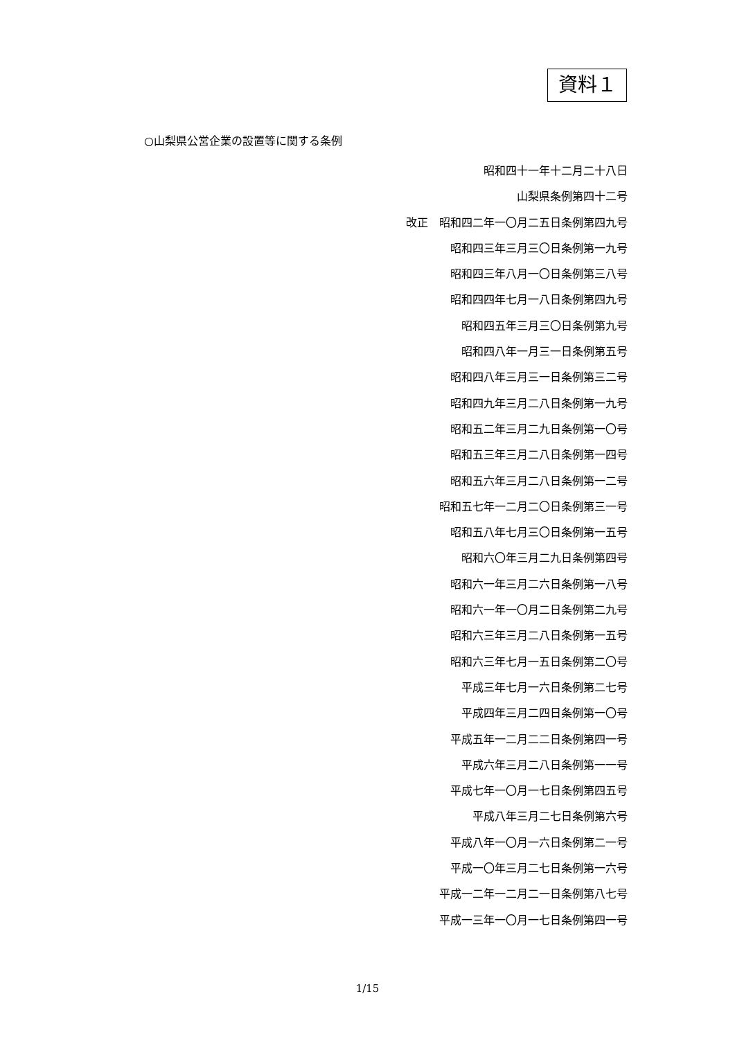資料１
○山梨県公営企業の設置等に関する条例
昭和四十一年十二月二十八日
山梨県条例第四十二号
改正　昭和四二年一〇月二五日条例第四九号
昭和四三年三月三〇日条例第一九号
昭和四三年八月一〇日条例第三八号
昭和四四年七月一八日条例第四九号
昭和四五年三月三〇日条例第九号
昭和四八年一月三一日条例第五号
昭和四八年三月三一日条例第三二号
昭和四九年三月二八日条例第一九号
昭和五二年三月二九日条例第一〇号
昭和五三年三月二八日条例第一四号
昭和五六年三月二八日条例第一二号
昭和五七年一二月二〇日条例第三一号
昭和五八年七月三〇日条例第一五号
昭和六〇年三月二九日条例第四号
昭和六一年三月二六日条例第一八号
昭和六一年一〇月二日条例第二九号
昭和六三年三月二八日条例第一五号
昭和六三年七月一五日条例第二〇号
平成三年七月一六日条例第二七号
平成四年三月二四日条例第一〇号
平成五年一二月二二日条例第四一号
平成六年三月二八日条例第一一号
平成七年一〇月一七日条例第四五号
平成八年三月二七日条例第六号
平成八年一〇月一六日条例第二一号
平成一〇年三月二七日条例第一六号
平成一二年一二月二一日条例第八七号
平成一三年一〇月一七日条例第四一号
1/15